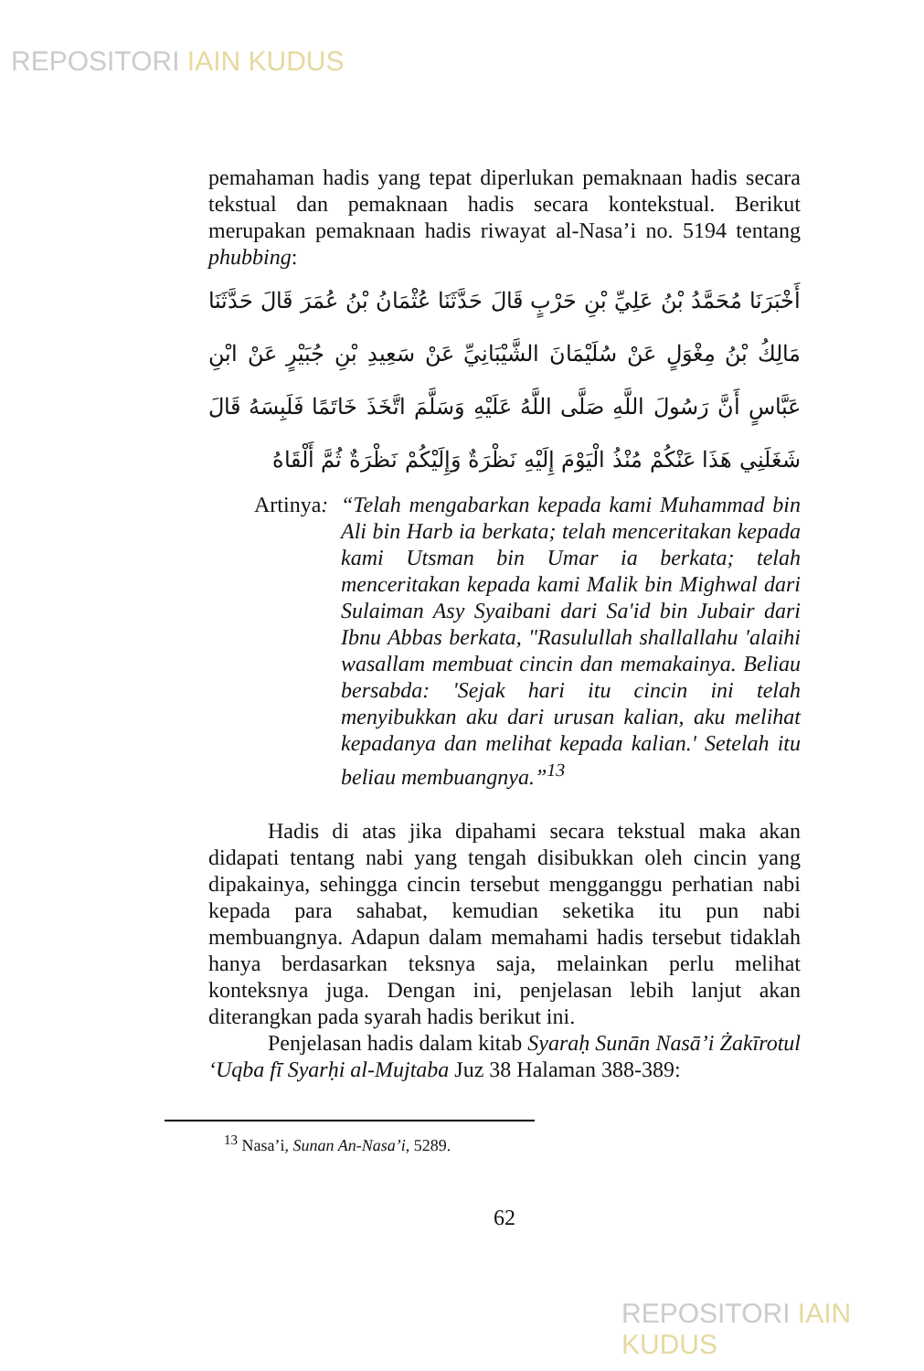REPOSITORI IAIN KUDUS
pemahaman hadis yang tepat diperlukan pemaknaan hadis secara tekstual dan pemaknaan hadis secara kontekstual. Berikut merupakan pemaknaan hadis riwayat al-Nasa’i no. 5194 tentang phubbing:
أَخْبَرَنَا مُحَمَّدُ بْنُ عَلِيِّ بْنِ حَرْبٍ قَالَ حَدَّثَنَا عُثْمَانُ بْنُ عُمَرَ قَالَ حَدَّثَنَا مَالِكُ بْنُ مِغْوَلٍ عَنْ سُلَيْمَانَ الشَّيْبَانِيِّ عَنْ سَعِيدِ بْنِ جُبَيْرٍ عَنْ ابْنِ عَبَّاسٍ أَنَّ رَسُولَ اللَّهِ صَلَّى اللَّهُ عَلَيْهِ وَسَلَّمَ اتَّخَذَ خَاتَمًا فَلَبِسَهُ قَالَ شَغَلَنِي هَذَا عَنْكُمْ مُنْذُ الْيَوْمَ إِلَيْهِ نَظْرَةٌ وَإِلَيْكُمْ نَظْرَةٌ ثُمَّ أَلْقَاهُ
Artinya:
“Telah mengabarkan kepada kami Muhammad bin Ali bin Harb ia berkata; telah menceritakan kepada kami Utsman bin Umar ia berkata; telah menceritakan kepada kami Malik bin Mighwal dari Sulaiman Asy Syaibani dari Sa'id bin Jubair dari Ibnu Abbas berkata, "Rasulullah shallallahu 'alaihi wasallam membuat cincin dan memakainya. Beliau bersabda: 'Sejak hari itu cincin ini telah menyibukkan aku dari urusan kalian, aku melihat kepadanya dan melihat kepada kalian.' Setelah itu beliau membuangnya.”<sup>13</sup>
Hadis di atas jika dipahami secara tekstual maka akan didapati tentang nabi yang tengah disibukkan oleh cincin yang dipakainya, sehingga cincin tersebut mengganggu perhatian nabi kepada para sahabat, kemudian seketika itu pun nabi membuangnya. Adapun dalam memahami hadis tersebut tidaklah hanya berdasarkan teksnya saja, melainkan perlu melihat konteksnya juga. Dengan ini, penjelasan lebih lanjut akan diterangkan pada syarah hadis berikut ini.
Penjelasan hadis dalam kitab Syaraḥ Sunān Nasā’i Żakīrotul ‘Uqba fī Syarḥi al-Mujtaba Juz 38 Halaman 388-389:
<sup>13</sup> Nasa’i, Sunan An-Nasa’i, 5289.
62
REPOSITORI IAIN KUDUS